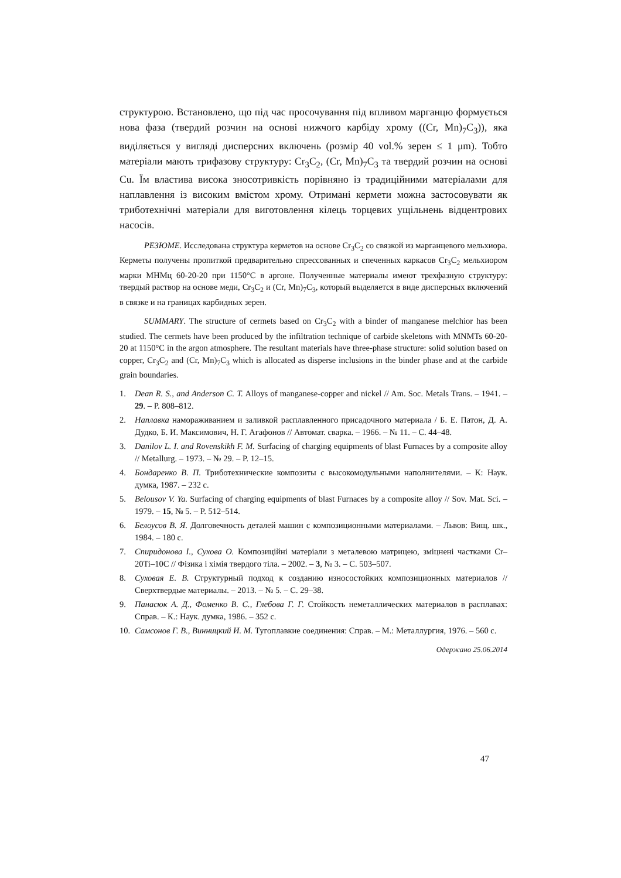структурою. Встановлено, що під час просочування під впливом марганцю формується нова фаза (твердий розчин на основі нижчого карбіду хрому ((Cr, Mn)<sub>7</sub>C<sub>3</sub>)), яка виділяється у вигляді дисперсних включень (розмір 40 vol.% зерен ≤ 1 μm). Тобто матеріали мають трифазову структуру: Cr<sub>3</sub>C<sub>2</sub>, (Cr, Mn)<sub>7</sub>C<sub>3</sub> та твердий розчин на основі Cu. Їм властива висока зносотривкість порівняно із традиційними матеріалами для наплавлення із високим вмістом хрому. Отримані кермети можна застосовувати як триботехнічні матеріали для виготовлення кілець торцевих ущільнень відцентрових насосів.
РЕЗЮМЕ. Исследована структура керметов на основе Cr<sub>3</sub>C<sub>2</sub> со связкой из марганцевого мельхиора. Керметы получены пропиткой предварительно спрессованных и спеченных каркасов Cr<sub>3</sub>C<sub>2</sub> мельхиором марки МНМц 60-20-20 при 1150°С в аргоне. Полученные материалы имеют трехфазную структуру: твердый раствор на основе меди, Cr<sub>3</sub>C<sub>2</sub> и (Cr, Mn)<sub>7</sub>C<sub>3</sub>, который выделяется в виде дисперсных включений в связке и на границах карбидных зерен.
SUMMARY. The structure of cermets based on Cr<sub>3</sub>C<sub>2</sub> with a binder of manganese melchior has been studied. The cermets have been produced by the infiltration technique of carbide skeletons with MNMTs 60-20-20 at 1150°C in the argon atmosphere. The resultant materials have three-phase structure: solid solution based on copper, Cr<sub>3</sub>C<sub>2</sub> and (Cr, Mn)<sub>7</sub>C<sub>3</sub> which is allocated as disperse inclusions in the binder phase and at the carbide grain boundaries.
1. Dean R. S., and Anderson C. T. Alloys of manganese-copper and nickel // Am. Soc. Metals Trans. – 1941. – 29. – P. 808–812.
2. Наплавка намораживанием и заливкой расплавленного присадочного материала / Б. Е. Патон, Д. А. Дудко, Б. И. Максимович, Н. Г. Агафонов // Автомат. сварка. – 1966. – № 11. – С. 44–48.
3. Danilov L. I. and Rovenskikh F. M. Surfacing of charging equipments of blast Furnaces by a composite alloy // Metallurg. – 1973. – № 29. – P. 12–15.
4. Бондаренко В. П. Триботехнические композиты с высокомодульными наполнителями. – К: Наук. думка, 1987. – 232 с.
5. Belousov V. Ya. Surfacing of charging equipments of blast Furnaces by a composite alloy // Sov. Mat. Sci. – 1979. – 15, № 5. – P. 512–514.
6. Белоусов В. Я. Долговечность деталей машин с композиционными материалами. – Львов: Вищ. шк., 1984. – 180 с.
7. Спиридонова I., Сухова О. Композиційні матеріали з металевою матрицею, зміцнені частками Cr–20Ti–10C // Фізика і хімія твердого тіла. – 2002. – 3, № 3. – С. 503–507.
8. Суховая Е. В. Структурный подход к созданию износостойких композиционных материалов // Сверхтвердые материалы. – 2013. – № 5. – С. 29–38.
9. Панасюк А. Д., Фоменко В. С., Глебова Г. Г. Стойкость неметаллических материалов в расплавах: Справ. – К.: Наук. думка, 1986. – 352 с.
10. Самсонов Г. В., Винницкий И. М. Тугоплавкие соединения: Справ. – М.: Металлургия, 1976. – 560 с.
Одержано 25.06.2014
47